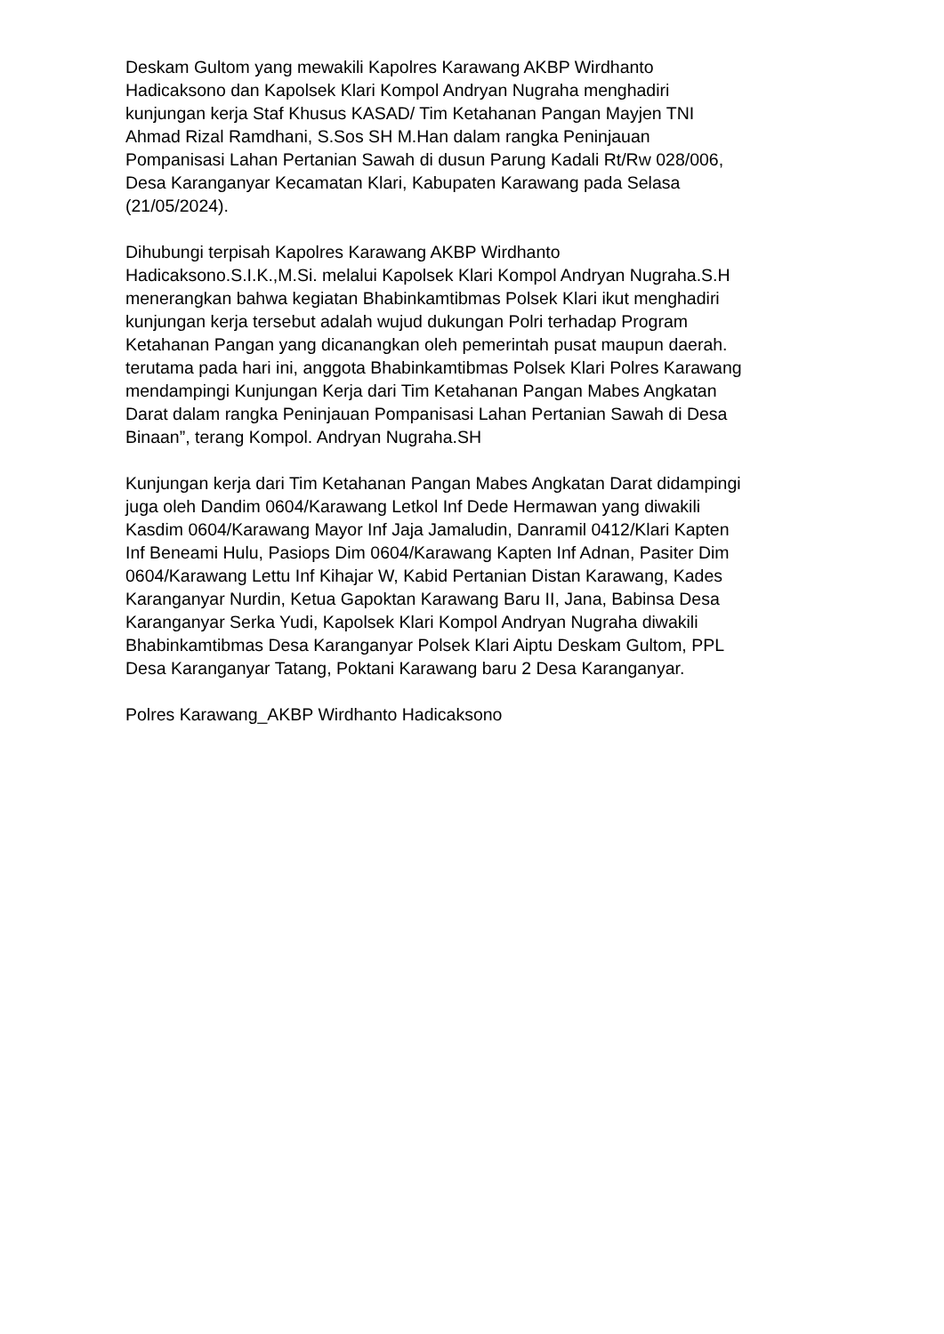Deskam Gultom yang mewakili Kapolres Karawang AKBP Wirdhanto Hadicaksono dan Kapolsek Klari Kompol Andryan Nugraha menghadiri kunjungan kerja Staf Khusus KASAD/ Tim Ketahanan Pangan Mayjen TNI Ahmad Rizal Ramdhani, S.Sos SH M.Han dalam rangka Peninjauan Pompanisasi Lahan Pertanian Sawah di dusun Parung Kadali Rt/Rw 028/006, Desa Karanganyar Kecamatan Klari, Kabupaten Karawang pada Selasa (21/05/2024).
Dihubungi terpisah Kapolres Karawang AKBP Wirdhanto Hadicaksono.S.I.K.,M.Si. melalui Kapolsek Klari Kompol Andryan Nugraha.S.H menerangkan bahwa kegiatan Bhabinkamtibmas Polsek Klari ikut menghadiri kunjungan kerja tersebut adalah wujud dukungan Polri terhadap Program Ketahanan Pangan yang dicanangkan oleh pemerintah pusat maupun daerah. terutama pada hari ini, anggota Bhabinkamtibmas Polsek Klari Polres Karawang mendampingi Kunjungan Kerja dari Tim Ketahanan Pangan Mabes Angkatan Darat dalam rangka Peninjauan Pompanisasi Lahan Pertanian Sawah di Desa Binaan”, terang Kompol. Andryan Nugraha.SH
Kunjungan kerja dari Tim Ketahanan Pangan Mabes Angkatan Darat didampingi juga oleh Dandim 0604/Karawang Letkol Inf Dede Hermawan yang diwakili Kasdim 0604/Karawang Mayor Inf Jaja Jamaludin, Danramil 0412/Klari Kapten Inf Beneami Hulu, Pasiops Dim 0604/Karawang Kapten Inf Adnan, Pasiter Dim 0604/Karawang Lettu Inf Kihajar W, Kabid Pertanian Distan Karawang, Kades Karanganyar Nurdin, Ketua Gapoktan Karawang Baru II, Jana, Babinsa Desa Karanganyar Serka Yudi, Kapolsek Klari Kompol Andryan Nugraha diwakili Bhabinkamtibmas Desa Karanganyar Polsek Klari Aiptu Deskam Gultom, PPL Desa Karanganyar Tatang, Poktani Karawang baru 2 Desa Karanganyar.
Polres Karawang_AKBP Wirdhanto Hadicaksono